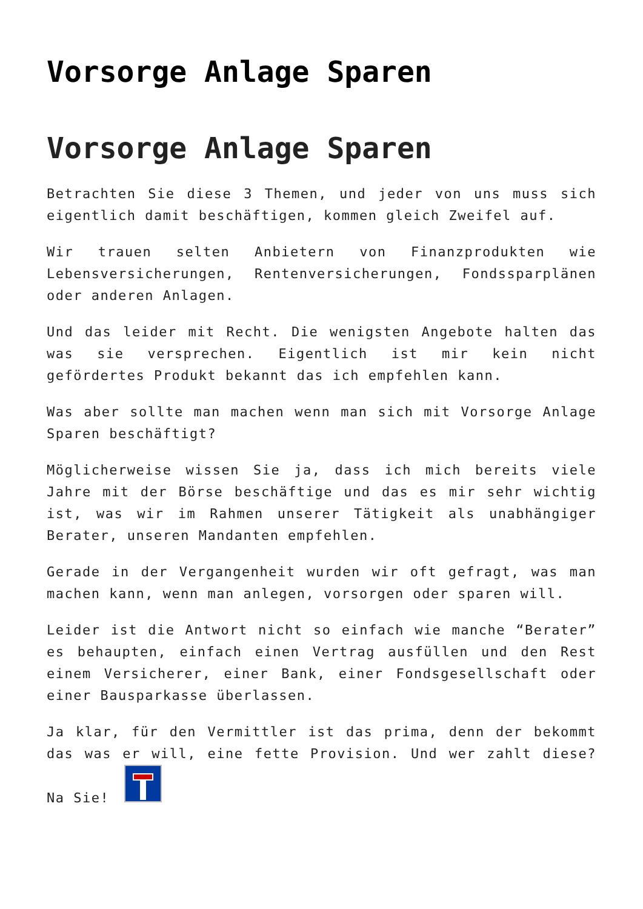Vorsorge Anlage Sparen
Vorsorge Anlage Sparen
Betrachten Sie diese 3 Themen, und jeder von uns muss sich eigentlich damit beschäftigen, kommen gleich Zweifel auf.
Wir trauen selten Anbietern von Finanzprodukten wie Lebensversicherungen, Rentenversicherungen, Fondssparplänen oder anderen Anlagen.
Und das leider mit Recht. Die wenigsten Angebote halten das was sie versprechen. Eigentlich ist mir kein nicht gefördertes Produkt bekannt das ich empfehlen kann.
Was aber sollte man machen wenn man sich mit Vorsorge Anlage Sparen beschäftigt?
Möglicherweise wissen Sie ja, dass ich mich bereits viele Jahre mit der Börse beschäftige und das es mir sehr wichtig ist, was wir im Rahmen unserer Tätigkeit als unabhängiger Berater, unseren Mandanten empfehlen.
Gerade in der Vergangenheit wurden wir oft gefragt, was man machen kann, wenn man anlegen, vorsorgen oder sparen will.
Leider ist die Antwort nicht so einfach wie manche “Berater” es behaupten, einfach einen Vertrag ausfüllen und den Rest einem Versicherer, einer Bank, einer Fondsgesellschaft oder einer Bausparkasse überlassen.
Ja klar, für den Vermittler ist das prima, denn der bekommt das was er will, eine fette Provision. Und wer zahlt diese? Na Sie!